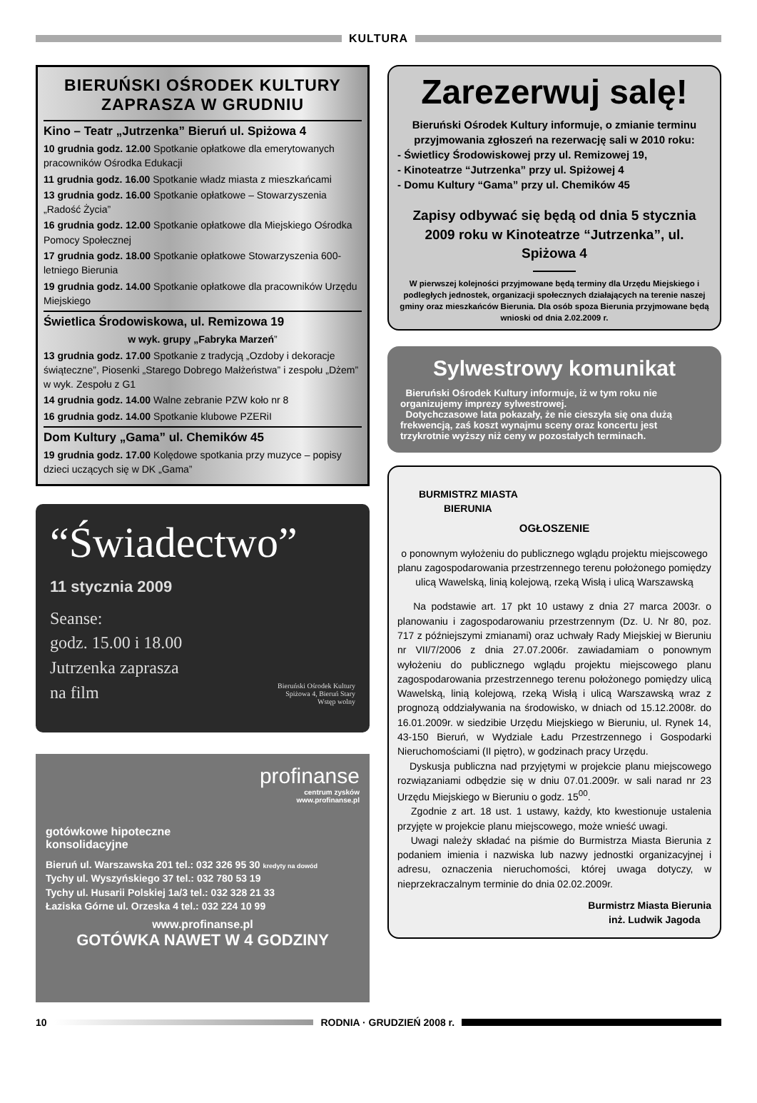KULTURA
BIERUŃSKI OŚRODEK KULTURY ZAPRASZA W GRUDNIU
Kino – Teatr „Jutrzenka” Bieruń ul. Spiżowa 4
10 grudnia godz. 12.00 Spotkanie opłatkowe dla emerytowanych pracowników Ośrodka Edukacji
11 grudnia godz. 16.00 Spotkanie władz miasta z mieszkańcami
13 grudnia godz. 16.00 Spotkanie opłatkowe – Stowarzyszenia „Radość Życia”
16 grudnia godz. 12.00 Spotkanie opłatkowe dla Miejskiego Ośrodka Pomocy Społecznej
17 grudnia godz. 18.00 Spotkanie opłatkowe Stowarzyszenia 600-letniego Bierunia
19 grudnia godz. 14.00 Spotkanie opłatkowe dla pracowników Urzędu Miejskiego
Świetlica Środowiskowa, ul. Remizowa 19
w wyk. grupy „Fabryka Marzeń”
13 grudnia godz. 17.00 Spotkanie z tradycją „Ozdoby i dekoracje świąteczne”, Piosenki „Starego Dobrego Małżeństwa” i zespołu „Dżem” w wyk. Zespołu z G1
14 grudnia godz. 14.00 Walne zebranie PZW koło nr 8
16 grudnia godz. 14.00 Spotkanie klubowe PZERiI
Dom Kultury „Gama” ul. Chemików 45
19 grudnia godz. 17.00 Kolędowe spotkania przy muzyce – popisy dzieci uczących się w DK „Gama”
“Świadectwo”
11 stycznia 2009
Seanse:
godz. 15.00 i 18.00
Jutrzenka zaprasza
na film
Bieruński Ośrodek Kultury
Spiżowa 4, Bieruń Stary
Wstęp wolny
profinanse
centrum zysków
www.profinanse.pl
gotówkowe hipoteczne
konsolidacyjne
Bieruń ul. Warszawska 201 tel.: 032 326 95 30 kredyty na dowód
Tychy ul. Wyszyńskiego 37 tel.: 032 780 53 19
Tychy ul. Husarii Polskiej 1a/3 tel.: 032 328 21 33
Łaziska Górne ul. Orzeska 4 tel.: 032 224 10 99
www.profinanse.pl
GOTÓWKA NAWET W 4 GODZINY
Zarezerwuj salę!
Bieruński Ośrodek Kultury informuje, o zmianie terminu przyjmowania zgłoszeń na rezerwację sali w 2010 roku:
- Świetlicy Środowiskowej przy ul. Remizowej 19,
- Kinoteatrze “Jutrzenka” przy ul. Spiżowej 4
- Domu Kultury “Gama” przy ul. Chemików 45
Zapisy odbywać się będą od dnia 5 stycznia 2009 roku w Kinoteatrze “Jutrzenka”, ul. Spiżowa 4
W pierwszej kolejności przyjmowane będą terminy dla Urzędu Miejskiego i podległych jednostek, organizacji społecznych działających na terenie naszej gminy oraz mieszkańców Bierunia. Dla osób spoza Bierunia przyjmowane będą wnioski od dnia 2.02.2009 r.
Sylwestrowy komunikat
Bieruński Ośrodek Kultury informuje, iż w tym roku nie organizujemy imprezy sylwestrowej.
Dotychczasowe lata pokazały, że nie cieszyła się ona dużą frekwencją, zaś koszt wynajmu sceny oraz koncertu jest trzykrotnie wyższy niż ceny w pozostałych terminach.
BURMISTRZ MIASTA
BIERUNIA
OGŁOSZENIE
o ponownym wyłożeniu do publicznego wglądu projektu miejscowego planu zagospodarowania przestrzennego terenu położonego pomiędzy ulicą Wawelską, linią kolejową, rzeką Wisłą i ulicą Warszawską
Na podstawie art. 17 pkt 10 ustawy z dnia 27 marca 2003r. o planowaniu i zagospodarowaniu przestrzennym (Dz. U. Nr 80, poz. 717 z późniejszymi zmianami) oraz uchwały Rady Miejskiej w Bieruniu nr VII/7/2006 z dnia 27.07.2006r. zawiadamiam o ponownym wyłożeniu do publicznego wglądu projektu miejscowego planu zagospodarowania przestrzennego terenu położonego pomiędzy ulicą Wawelską, linią kolejową, rzeką Wisłą i ulicą Warszawską wraz z prognozą oddziaływania na środowisko, w dniach od 15.12.2008r. do 16.01.2009r. w siedzibie Urzędu Miejskiego w Bieruniu, ul. Rynek 14, 43-150 Bieruń, w Wydziale Ładu Przestrzennego i Gospodarki Nieruchomościami (II piętro), w godzinach pracy Urzędu.
Dyskusja publiczna nad przyjętymi w projekcie planu miejscowego rozwiązaniami odbędzie się w dniu 07.01.2009r. w sali narad nr 23 Urzędu Miejskiego w Bieruniu o godz. 15<sup>00</sup>.
Zgodnie z art. 18 ust. 1 ustawy, każdy, kto kwestionuje ustalenia przyjęte w projekcie planu miejscowego, może wnieść uwagi.
Uwagi należy składać na piśmie do Burmistrza Miasta Bierunia z podaniem imienia i nazwiska lub nazwy jednostki organizacyjnej i adresu, oznaczenia nieruchomości, której uwaga dotyczy, w nieprzekraczalnym terminie do dnia 02.02.2009r.
Burmistrz Miasta Bierunia
inż. Ludwik Jagoda
10 RODNIA · GRUDZIEŃ 2008 r.